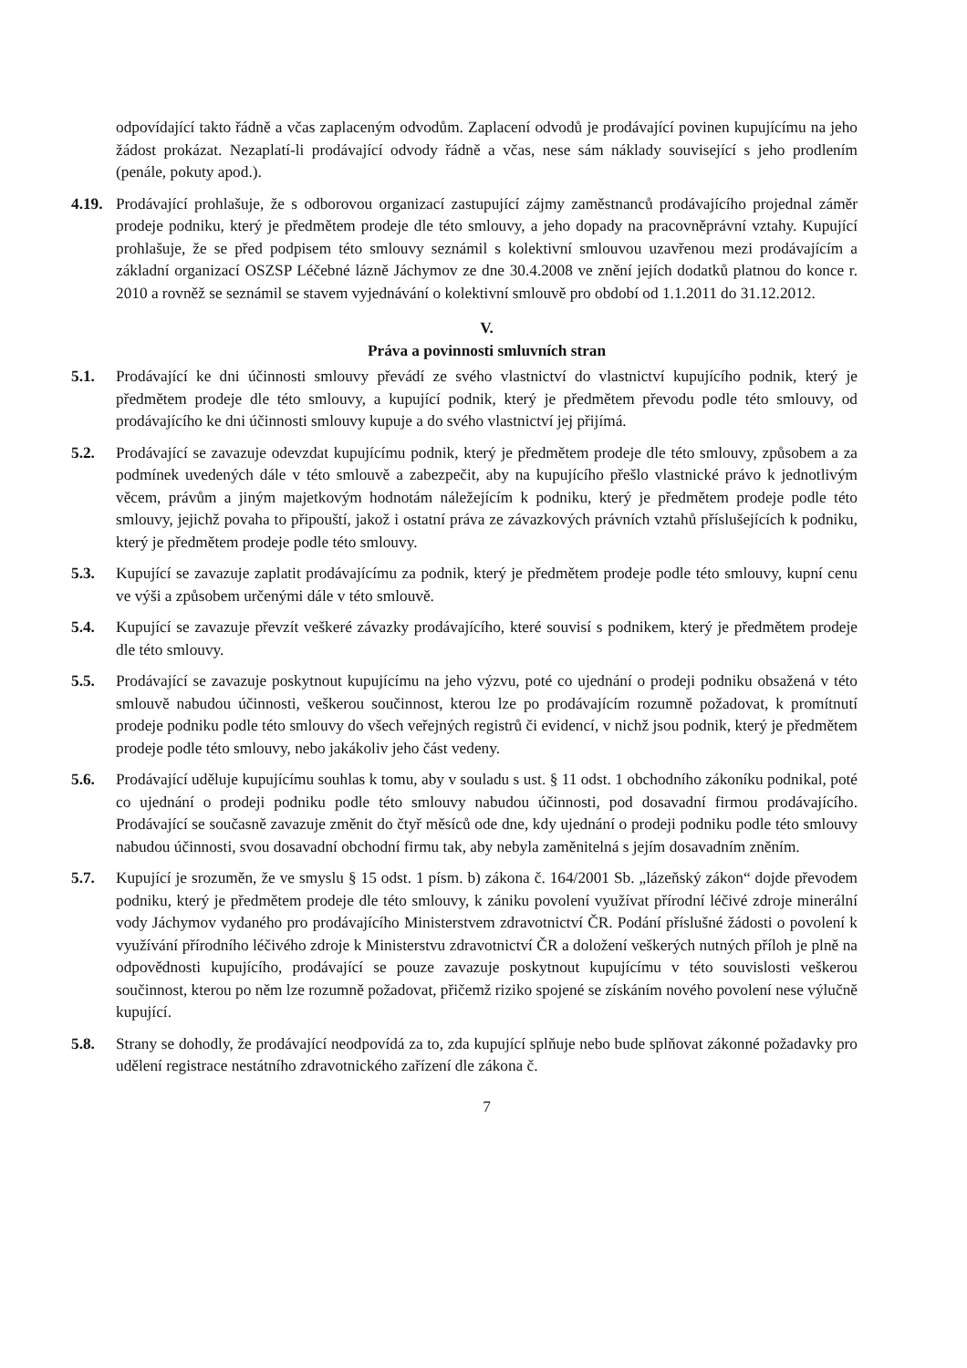odpovídající takto řádně a včas zaplaceným odvodům. Zaplacení odvodů je prodávající povinen kupujícímu na jeho žádost prokázat. Nezaplatí-li prodávající odvody řádně a včas, nese sám náklady související s jeho prodlením (penále, pokuty apod.).
4.19.
Prodávající prohlašuje, že s odborovou organizací zastupující zájmy zaměstnanců prodávajícího projednal záměr prodeje podniku, který je předmětem prodeje dle této smlouvy, a jeho dopady na pracovněprávní vztahy. Kupující prohlašuje, že se před podpisem této smlouvy seznámil s kolektivní smlouvou uzavřenou mezi prodávajícím a základní organizací OSZSP Léčebné lázně Jáchymov ze dne 30.4.2008 ve znění jejích dodatků platnou do konce r. 2010 a rovněž se seznámil se stavem vyjednávání o kolektivní smlouvě pro období od 1.1.2011 do 31.12.2012.
V.
Práva a povinnosti smluvních stran
5.1. Prodávající ke dni účinnosti smlouvy převádí ze svého vlastnictví do vlastnictví kupujícího podnik, který je předmětem prodeje dle této smlouvy, a kupující podnik, který je předmětem převodu podle této smlouvy, od prodávajícího ke dni účinnosti smlouvy kupuje a do svého vlastnictví jej přijímá.
5.2. Prodávající se zavazuje odevzdat kupujícímu podnik, který je předmětem prodeje dle této smlouvy, způsobem a za podmínek uvedených dále v této smlouvě a zabezpečit, aby na kupujícího přešlo vlastnické právo k jednotlivým věcem, právům a jiným majetkovým hodnotám náležejícím k podniku, který je předmětem prodeje podle této smlouvy, jejichž povaha to připouští, jakož i ostatní práva ze závazkových právních vztahů příslušejících k podniku, který je předmětem prodeje podle této smlouvy.
5.3. Kupující se zavazuje zaplatit prodávajícímu za podnik, který je předmětem prodeje podle této smlouvy, kupní cenu ve výši a způsobem určenými dále v této smlouvě.
5.4. Kupující se zavazuje převzít veškeré závazky prodávajícího, které souvisí s podnikem, který je předmětem prodeje dle této smlouvy.
5.5. Prodávající se zavazuje poskytnout kupujícímu na jeho výzvu, poté co ujednání o prodeji podniku obsažená v této smlouvě nabudou účinnosti, veškerou součinnost, kterou lze po prodávajícím rozumně požadovat, k promítnutí prodeje podniku podle této smlouvy do všech veřejných registrů či evidencí, v nichž jsou podnik, který je předmětem prodeje podle této smlouvy, nebo jakákoliv jeho část vedeny.
5.6. Prodávající uděluje kupujícímu souhlas k tomu, aby v souladu s ust. § 11 odst. 1 obchodního zákoníku podnikal, poté co ujednání o prodeji podniku podle této smlouvy nabudou účinnosti, pod dosavadní firmou prodávajícího. Prodávající se současně zavazuje změnit do čtyř měsíců ode dne, kdy ujednání o prodeji podniku podle této smlouvy nabudou účinnosti, svou dosavadní obchodní firmu tak, aby nebyla zaměnitelná s jejím dosavadním zněním.
5.7. Kupující je srozuměn, že ve smyslu § 15 odst. 1 písm. b) zákona č. 164/2001 Sb. „lázeňský zákon“ dojde převodem podniku, který je předmětem prodeje dle této smlouvy, k zániku povolení využívat přírodní léčivé zdroje minerální vody Jáchymov vydaného pro prodávajícího Ministerstvem zdravotnictví ČR. Podání příslušné žádosti o povolení k využívání přírodního léčivého zdroje k Ministerstvu zdravotnictví ČR a doložení veškerých nutných příloh je plně na odpovědnosti kupujícího, prodávající se pouze zavazuje poskytnout kupujícímu v této souvislosti veškerou součinnost, kterou po něm lze rozumně požadovat, přičemž riziko spojené se získáním nového povolení nese výlučně kupující.
5.8. Strany se dohodly, že prodávající neodpovídá za to, zda kupující splňuje nebo bude splňovat zákonné požadavky pro udělení registrace nestátního zdravotnického zařízení dle zákona č.
7